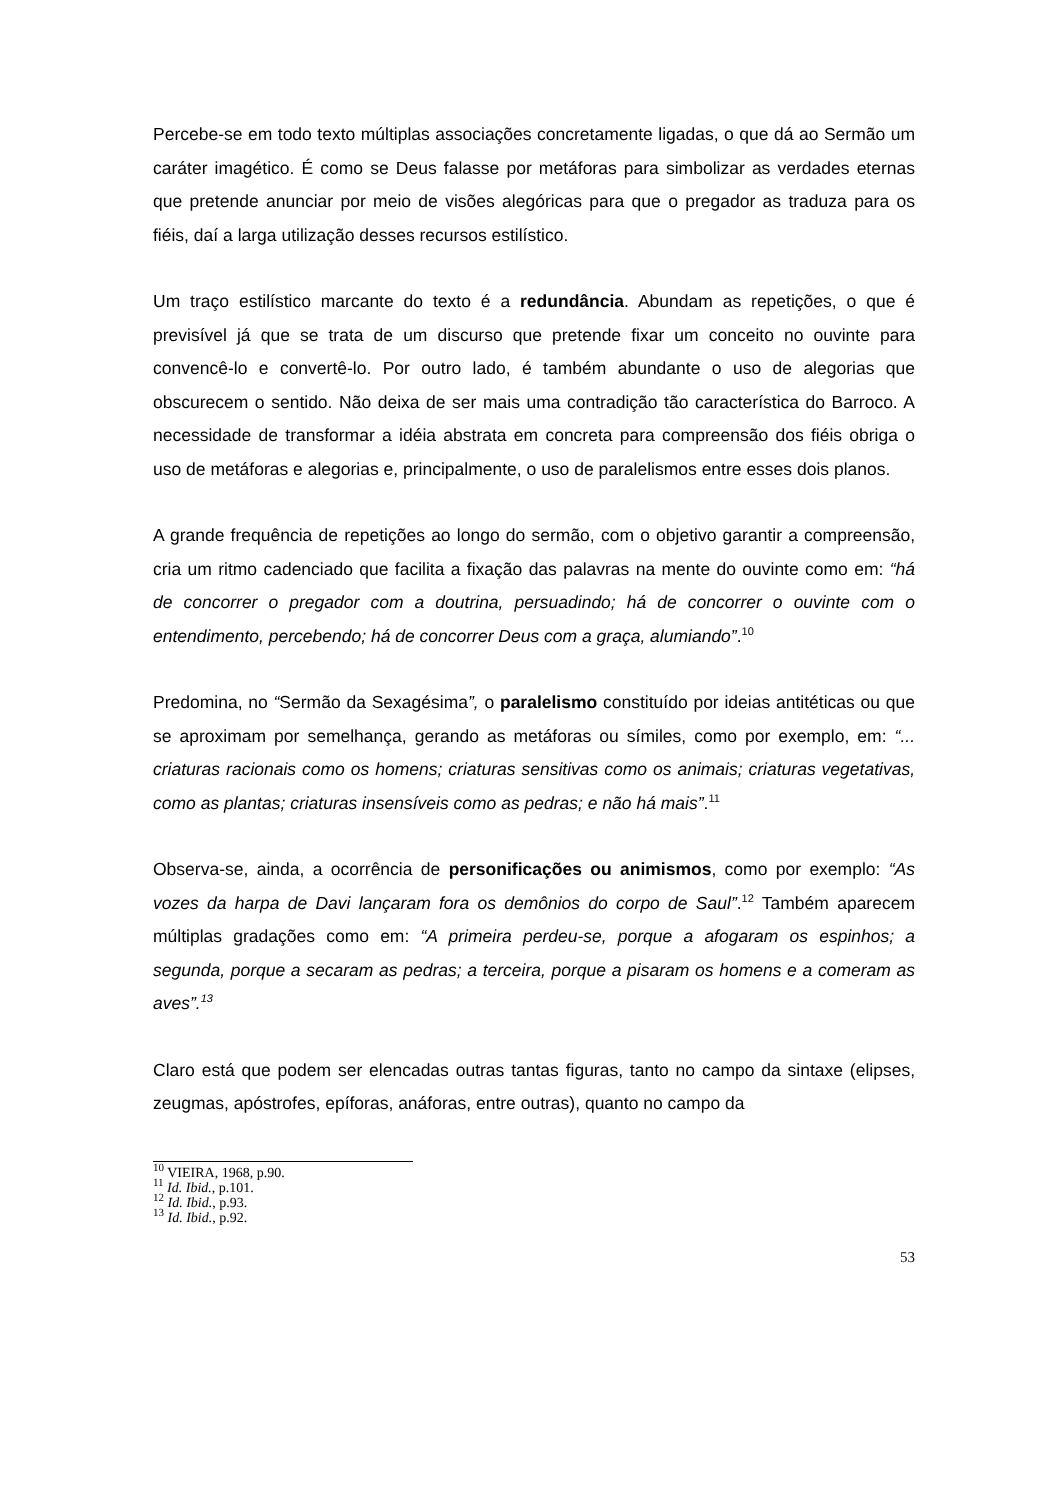Percebe-se em todo texto múltiplas associações concretamente ligadas, o que dá ao Sermão um caráter imagético. É como se Deus falasse por metáforas para simbolizar as verdades eternas que pretende anunciar por meio de visões alegóricas para que o pregador as traduza para os fiéis, daí a larga utilização desses recursos estilístico.
Um traço estilístico marcante do texto é a redundância. Abundam as repetições, o que é previsível já que se trata de um discurso que pretende fixar um conceito no ouvinte para convencê-lo e convertê-lo. Por outro lado, é também abundante o uso de alegorias que obscurecem o sentido. Não deixa de ser mais uma contradição tão característica do Barroco. A necessidade de transformar a idéia abstrata em concreta para compreensão dos fiéis obriga o uso de metáforas e alegorias e, principalmente, o uso de paralelismos entre esses dois planos.
A grande frequência de repetições ao longo do sermão, com o objetivo garantir a compreensão, cria um ritmo cadenciado que facilita a fixação das palavras na mente do ouvinte como em: “há de concorrer o pregador com a doutrina, persuadindo; há de concorrer o ouvinte com o entendimento, percebendo; há de concorrer Deus com a graça, alumiando”.<sup>10</sup>
Predomina, no “Sermão da Sexagésima”, o paralelismo constituído por ideias antitéticas ou que se aproximam por semelhança, gerando as metáforas ou símiles, como por exemplo, em: “... criaturas racionais como os homens; criaturas sensitivas como os animais; criaturas vegetativas, como as plantas; criaturas insensíveis como as pedras; e não há mais”.<sup>11</sup>
Observa-se, ainda, a ocorrência de personificações ou animismos, como por exemplo: “As vozes da harpa de Davi lançaram fora os demônios do corpo de Saul”.<sup>12</sup> Também aparecem múltiplas gradações como em: “A primeira perdeu-se, porque a afogaram os espinhos; a segunda, porque a secaram as pedras; a terceira, porque a pisaram os homens e a comeram as aves”.<sup>13</sup>
Claro está que podem ser elencadas outras tantas figuras, tanto no campo da sintaxe (elipses, zeugmas, apóstrofes, epíforas, anáforas, entre outras), quanto no campo da
<sup>10</sup> VIEIRA, 1968, p.90.
<sup>11</sup> Id. Ibid., p.101.
<sup>12</sup> Id. Ibid., p.93.
<sup>13</sup> Id. Ibid., p.92.
53